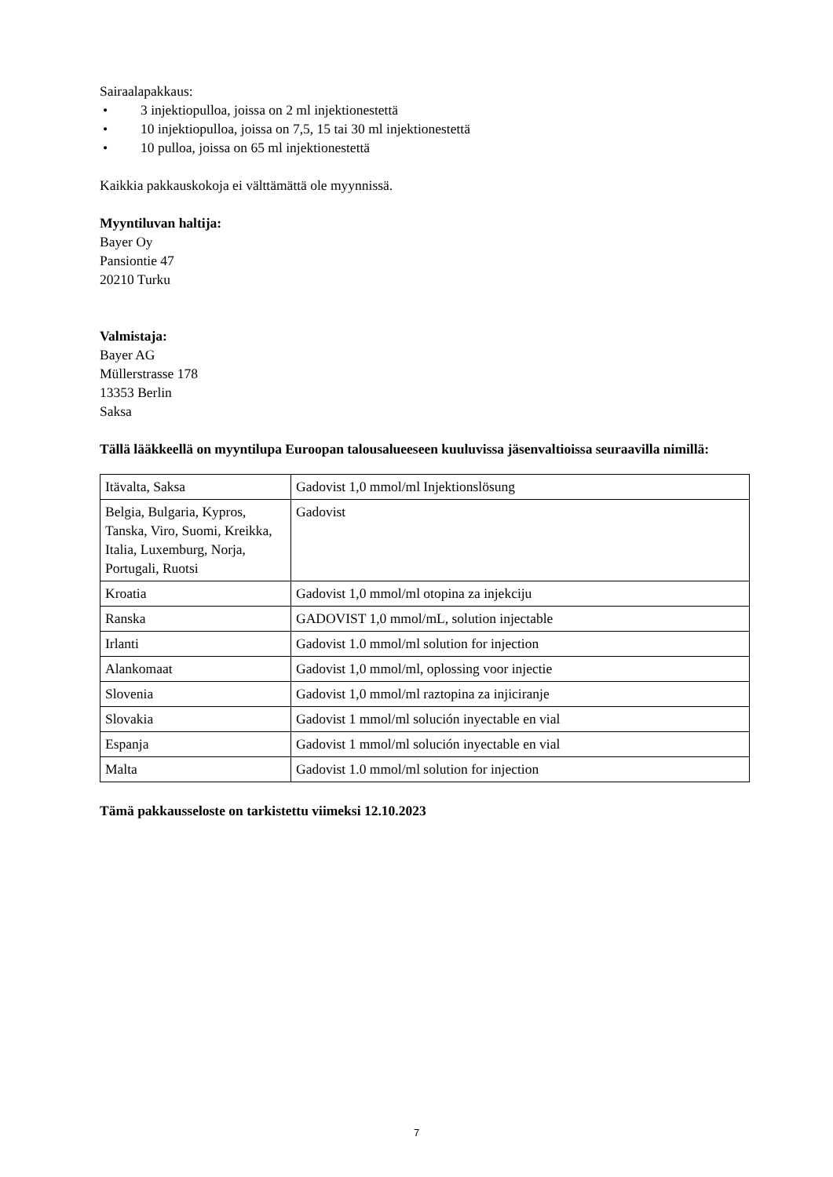Sairaalapakkaus:
• 3 injektiopulloa, joissa on 2 ml injektionestettä
• 10 injektiopulloa, joissa on 7,5, 15 tai 30 ml injektionestettä
• 10 pulloa, joissa on 65 ml injektionestettä
Kaikkia pakkauskokoja ei välttämättä ole myynnissä.
Myyntiluvan haltija:
Bayer Oy
Pansiontie 47
20210 Turku
Valmistaja:
Bayer AG
Müllerstrasse 178
13353 Berlin
Saksa
Tällä lääkkeellä on myyntilupa Euroopan talousalueeseen kuuluvissa jäsenvaltioissa seuraavilla nimillä:
| Itävalta, Saksa | Gadovist 1,0 mmol/ml Injektionslösung |
| Belgia, Bulgaria, Kypros, Tanska, Viro, Suomi, Kreikka, Italia, Luxemburg, Norja, Portugali, Ruotsi | Gadovist |
| Kroatia | Gadovist 1,0 mmol/ml otopina za injekciju |
| Ranska | GADOVIST 1,0 mmol/mL, solution injectable |
| Irlanti | Gadovist 1.0 mmol/ml solution for injection |
| Alankomaat | Gadovist 1,0 mmol/ml, oplossing voor injectie |
| Slovenia | Gadovist 1,0 mmol/ml raztopina za injiciranje |
| Slovakia | Gadovist 1 mmol/ml solución inyectable en vial |
| Espanja | Gadovist 1 mmol/ml solución inyectable en vial |
| Malta | Gadovist 1.0 mmol/ml solution for injection |
Tämä pakkausseloste on tarkistettu viimeksi 12.10.2023
7